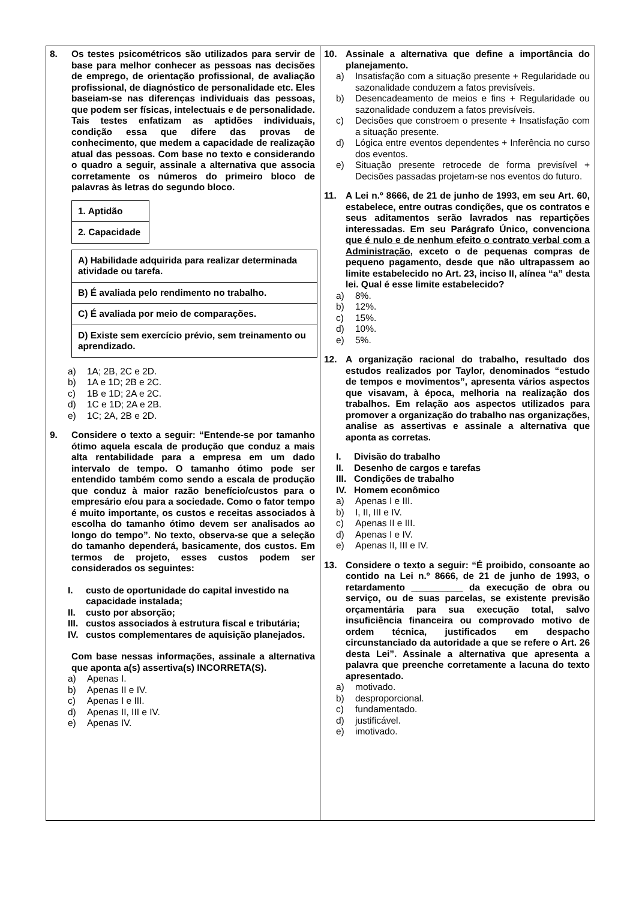8. Os testes psicométricos são utilizados para servir de base para melhor conhecer as pessoas nas decisões de emprego, de orientação profissional, de avaliação profissional, de diagnóstico de personalidade etc. Eles baseiam-se nas diferenças individuais das pessoas, que podem ser físicas, intelectuais e de personalidade. Tais testes enfatizam as aptidões individuais, condição essa que difere das provas de conhecimento, que medem a capacidade de realização atual das pessoas. Com base no texto e considerando o quadro a seguir, assinale a alternativa que associa corretamente os números do primeiro bloco de palavras às letras do segundo bloco.
| 1. Aptidão |
| 2. Capacidade |
| A) Habilidade adquirida para realizar determinada atividade ou tarefa. |
| B) É avaliada pelo rendimento no trabalho. |
| C) É avaliada por meio de comparações. |
| D) Existe sem exercício prévio, sem treinamento ou aprendizado. |
a) 1A; 2B, 2C e 2D.
b) 1A e 1D; 2B e 2C.
c) 1B e 1D; 2A e 2C.
d) 1C e 1D; 2A e 2B.
e) 1C; 2A, 2B e 2D.
9. Considere o texto a seguir: “Entende-se por tamanho ótimo aquela escala de produção que conduz a mais alta rentabilidade para a empresa em um dado intervalo de tempo. O tamanho ótimo pode ser entendido também como sendo a escala de produção que conduz à maior razão benefício/custos para o empresário e/ou para a sociedade. Como o fator tempo é muito importante, os custos e receitas associados à escolha do tamanho ótimo devem ser analisados ao longo do tempo”. No texto, observa-se que a seleção do tamanho dependerá, basicamente, dos custos. Em termos de projeto, esses custos podem ser considerados os seguintes:
I. custo de oportunidade do capital investido na capacidade instalada;
II. custo por absorção;
III. custos associados à estrutura fiscal e tributária;
IV. custos complementares de aquisição planejados.
Com base nessas informações, assinale a alternativa que aponta a(s) assertiva(s) INCORRETA(S).
a) Apenas I.
b) Apenas II e IV.
c) Apenas I e III.
d) Apenas II, III e IV.
e) Apenas IV.
10. Assinale a alternativa que define a importância do planejamento.
a) Insatisfação com a situação presente + Regularidade ou sazonalidade conduzem a fatos previsíveis.
b) Desencadeamento de meios e fins + Regularidade ou sazonalidade conduzem a fatos previsíveis.
c) Decisões que constroem o presente + Insatisfação com a situação presente.
d) Lógica entre eventos dependentes + Inferência no curso dos eventos.
e) Situação presente retrocede de forma previsível + Decisões passadas projetam-se nos eventos do futuro.
11. A Lei n.º 8666, de 21 de junho de 1993, em seu Art. 60, estabelece, entre outras condições, que os contratos e seus aditamentos serão lavrados nas repartições interessadas. Em seu Parágrafo Único, convenciona que é nulo e de nenhum efeito o contrato verbal com a Administração, exceto o de pequenas compras de pequeno pagamento, desde que não ultrapassem ao limite estabelecido no Art. 23, inciso II, alínea “a” desta lei. Qual é esse limite estabelecido?
a) 8%.
b) 12%.
c) 15%.
d) 10%.
e) 5%.
12. A organização racional do trabalho, resultado dos estudos realizados por Taylor, denominados “estudo de tempos e movimentos”, apresenta vários aspectos que visavam, à época, melhoria na realização dos trabalhos. Em relação aos aspectos utilizados para promover a organização do trabalho nas organizações, analise as assertivas e assinale a alternativa que aponta as corretas.
I. Divisão do trabalho
II. Desenho de cargos e tarefas
III. Condições de trabalho
IV. Homem econômico
a) Apenas I e III.
b) I, II, III e IV.
c) Apenas II e III.
d) Apenas I e IV.
e) Apenas II, III e IV.
13. Considere o texto a seguir: “É proibido, consoante ao contido na Lei n.º 8666, de 21 de junho de 1993, o retardamento __________ da execução de obra ou serviço, ou de suas parcelas, se existente previsão orçamentária para sua execução total, salvo insuficiência financeira ou comprovado motivo de ordem técnica, justificados em despacho circunstanciado da autoridade a que se refere o Art. 26 desta Lei”. Assinale a alternativa que apresenta a palavra que preenche corretamente a lacuna do texto apresentado.
a) motivado.
b) desproporcional.
c) fundamentado.
d) justificável.
e) imotivado.